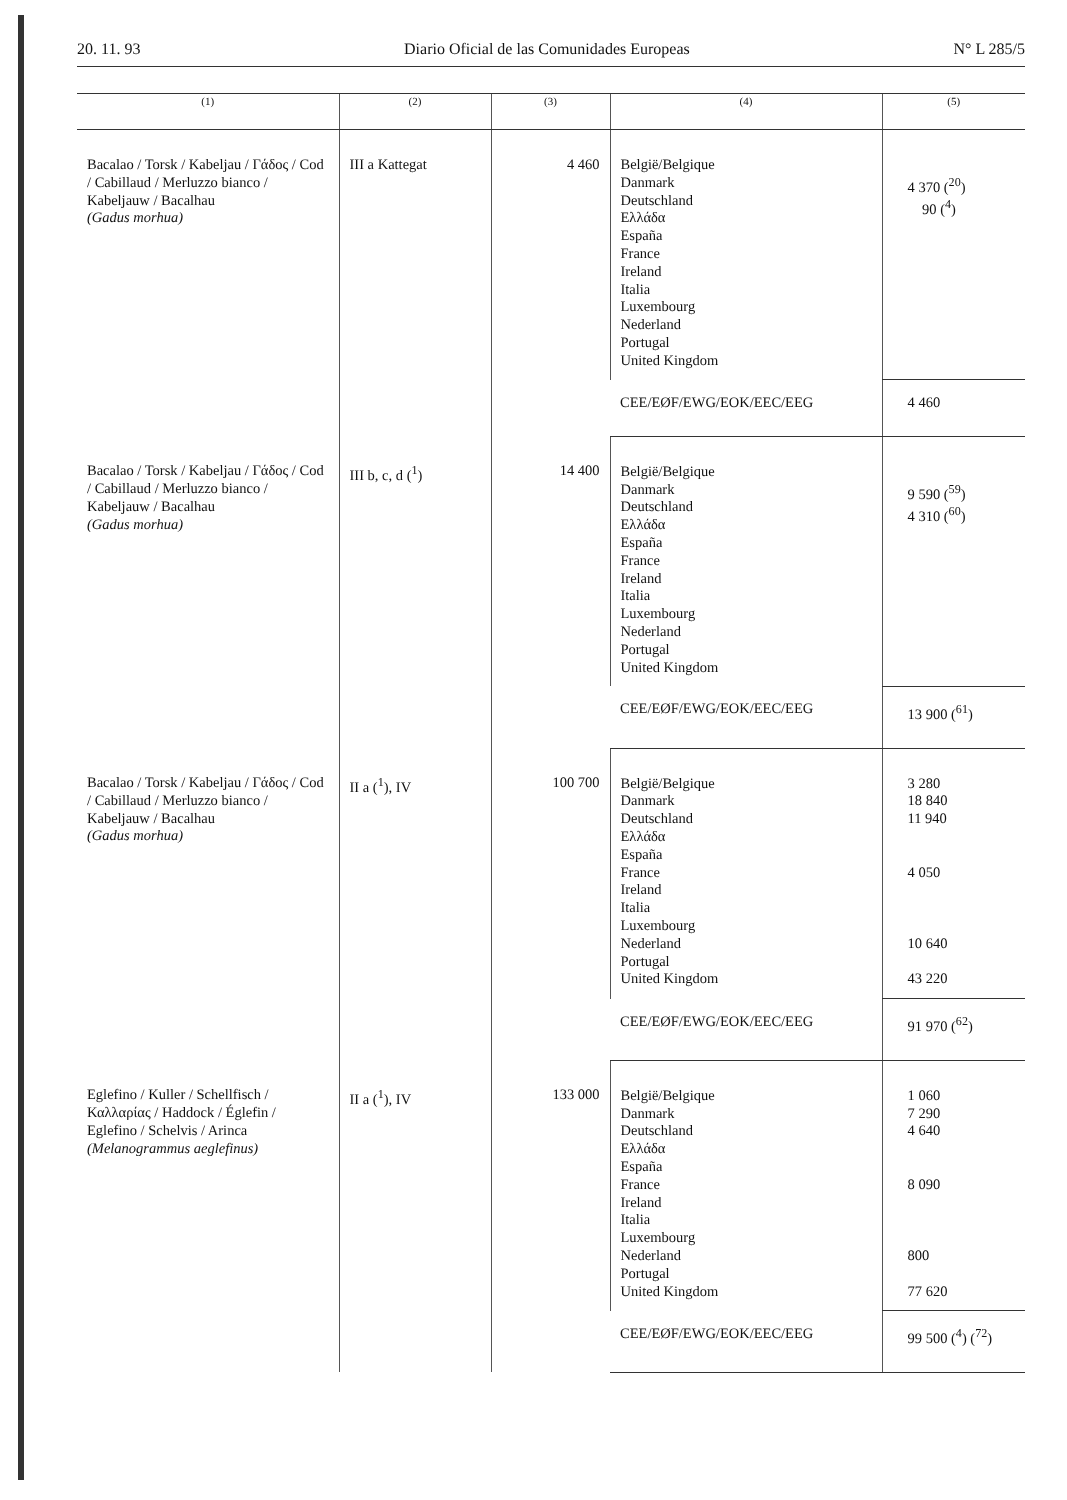20. 11. 93 Diario Oficial de las Comunidades Europeas N° L 285/5
| (1) | (2) | (3) | (4) | (5) |
| --- | --- | --- | --- | --- |
| Bacalao / Torsk / Kabeljau / Γάδος / Cod / Cabillaud / Merluzzo bianco / Kabeljauw / Bacalhau (Gadus morhua) | III a Kattegat | 4 460 | België/Belgique Danmark Deutschland Ελλάδα España France Ireland Italia Luxembourg Nederland Portugal United Kingdom | 4 370 (<sup>20</sup>) 90 (<sup>4</sup>) |
| | | | CEE/EØF/EWG/EOK/EEC/EEG | 4 460 |
| Bacalao / Torsk / Kabeljau / Γάδος / Cod / Cabillaud / Merluzzo bianco / Kabeljauw / Bacalhau (Gadus morhua) | III b, c, d (<sup>1</sup>) | 14 400 | België/Belgique Danmark Deutschland Ελλάδα España France Ireland Italia Luxembourg Nederland Portugal United Kingdom | 9 590 (<sup>59</sup>) 4 310 (<sup>60</sup>) |
| | | | CEE/EØF/EWG/EOK/EEC/EEG | 13 900 (<sup>61</sup>) |
| Bacalao / Torsk / Kabeljau / Γάδος / Cod / Cabillaud / Merluzzo bianco / Kabeljauw / Bacalhau (Gadus morhua) | II a (<sup>1</sup>), IV | 100 700 | België/Belgique Danmark Deutschland Ελλάδα España France Ireland Italia Luxembourg Nederland Portugal United Kingdom | 3 280 18 840 11 940 4 050 10 640 43 220 |
| | | | CEE/EØF/EWG/EOK/EEC/EEG | 91 970 (<sup>62</sup>) |
| Eglefino / Kuller / Schellfisch / Καλλαρίας / Haddock / Églefin / Eglefino / Schelvis / Arinca (Melanogrammus aeglefinus) | II a (<sup>1</sup>), IV | 133 000 | België/Belgique Danmark Deutschland Ελλάδα España France Ireland Italia Luxembourg Nederland Portugal United Kingdom | 1 060 7 290 4 640 8 090 800 77 620 |
| | | | CEE/EØF/EWG/EOK/EEC/EEG | 99 500 (<sup>4</sup>) (<sup>72</sup>) |